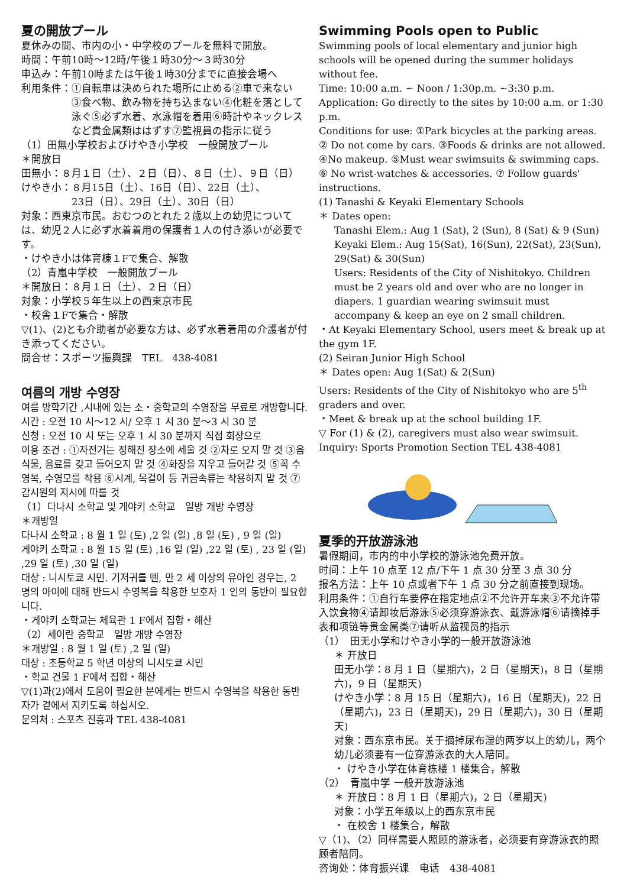夏の開放プール
夏休みの間、市内の小・中学校のプールを無料で開放。
時間：午前10時～12時/午後１時30分～３時30分
申込み：午前10時または午後１時30分までに直接会場へ
利用条件：①自転車は決められた場所に止める②車で来ない
③食べ物、飲み物を持ち込まない④化粧を落として泳ぐ⑤必ず水着、水泳帽を着用⑥時計やネックレスなど貴金属類ははずす⑦監視員の指示に従う
（1）田無小学校およびけやき小学校　一般開放プール
＊開放日
田無小：８月１日（土）、２日（日）、８日（土）、９日（日）
けやき小：８月15日（土）、16日（日）、22日（土）、
23日（日）、29日（土）、30日（日）
対象：西東京市民。おむつのとれた２歳以上の幼児については、幼児２人に必ず水着着用の保護者１人の付き添いが必要です。
・けやき小は体育棟１Fで集合、解散
（2）青嵐中学校　一般開放プール
＊開放日：８月１日（土）、２日（日）
対象：小学校５年生以上の西東京市民
・校舎１Fで集合・解散
▽(1)、(2)とも介助者が必要な方は、必ず水着着用の介護者が付き添ってください。
問合せ：スポーツ振興課　TEL　438-4081
여름의 개방 수영장
여름 방학기간 ,시내에 있는 소・중학교의 수영장을 무료로 개방합니다.
시간 : 오전 10 시～12 시/ 오후 1 시 30 분～3 시 30 분
신청 : 오전 10 시 또는 오후 1 시 30 분까지 직접 회장으로
이용 조건 : ①자전거는 정해진 장소에 세울 것 ②차로 오지 말 것 ③음식물, 음료를 갖고 들어오지 말 것 ④화장을 지우고 들어갈 것 ⑤꼭 수영복, 수영모를 착용 ⑥시계, 목걸이 등 귀금속류는 착용하지 말 것 ⑦감시원의 지시에 따를 것
（1）다나시 소학교 및 게야키 소학교　일방 개방 수영장
＊개방일
다나시 소학교 : 8 월 1 일 (토) ,2 일 (일) ,8 일 (토) , 9 일 (일)
게야키 소학교 : 8 월 15 일 (토) ,16 일 (일) ,22 일 (토) , 23 일 (일) ,29 일 (토) ,30 일 (일)
대상 : 니시토쿄 시민. 기저귀를 뗀, 만 2 세 이상의 유아인 경우는, 2 명의 아이에 대해 반드시 수영복을 착용한 보호자 1 인의 동반이 필요합니다.
・게야키 소학교는 체육관 1 F에서 집합・해산
（2）세이란 중학교　일방 개방 수영장
＊개방일 : 8 월 1 일 (토) ,2 일 (일)
대상 : 초등학교 5 학년 이상의 니시토쿄 시민
・학교 건물 1 F에서 집합・해산
▽(1)과(2)에서 도움이 필요한 분에게는 반드시 수영복을 착용한 동반자가 곁에서 지키도록 하십시오.
문의처 : 스포츠 진흥과 TEL 438-4081
Swimming Pools open to Public
Swimming pools of local elementary and junior high schools will be opened during the summer holidays without fee.
Time: 10:00 a.m. ~ Noon / 1:30p.m. ~3:30 p.m.
Application: Go directly to the sites by 10:00 a.m. or 1:30 p.m.
Conditions for use: ①Park bicycles at the parking areas. ② Do not come by cars. ③Foods & drinks are not allowed. ④No makeup. ⑤Must wear swimsuits & swimming caps. ⑥ No wrist-watches & accessories. ⑦ Follow guards' instructions.
(1) Tanashi & Keyaki Elementary Schools
＊ Dates open:
Tanashi Elem.: Aug 1 (Sat), 2 (Sun), 8 (Sat) & 9 (Sun)
Keyaki Elem.: Aug 15(Sat), 16(Sun), 22(Sat), 23(Sun), 29(Sat) & 30(Sun)
Users: Residents of the City of Nishitokyo. Children must be 2 years old and over who are no longer in diapers. 1 guardian wearing swimsuit must accompany & keep an eye on 2 small children.
・At Keyaki Elementary School, users meet & break up at the gym 1F.
(2) Seiran Junior High School
＊ Dates open: Aug 1(Sat) & 2(Sun)
Users: Residents of the City of Nishitokyo who are 5<sup>th</sup> graders and over.
・Meet & break up at the school building 1F.
▽ For (1) & (2), caregivers must also wear swimsuit.
Inquiry: Sports Promotion Section TEL 438-4081
夏季的开放游泳池
暑假期间，市内的中小学校的游泳池免费开放。
时间：上午 10 点至 12 点/下午 1 点 30 分至 3 点 30 分
报名方法：上午 10 点或者下午 1 点 30 分之前直接到现场。
利用条件：①自行车要停在指定地点②不允许开车来③不允许带入饮食物④请卸妆后游泳⑤必须穿游泳衣、戴游泳帽⑥请摘掉手表和项链等贵金属类⑦请听从监视员的指示
（1）　田无小学和けやき小学的一般开放游泳池
＊ 开放日
田无小学：8 月 1 日（星期六)，2 日（星期天)，8 日（星期六)，9 日（星期天)
けやき小学：8 月 15 日（星期六)，16 日（星期天)，22 日（星期六)，23 日（星期天)，29 日（星期六)，30 日（星期天)
对象：西东京市民。关于摘掉尿布湿的两岁以上的幼儿，两个幼儿必须要有一位穿游泳衣的大人陪同。
・ けやき小学在体育栋楼 1 楼集合，解散
（2）　青嵐中学 一般开放游泳池
＊ 开放日：8 月 1 日（星期六)，2 日（星期天)
对象：小学五年级以上的西东京市民
・ 在校舍 1 楼集合，解散
▽（1)、（2）同样需要人照顾的游泳者，必须要有穿游泳衣的照顾者陪同。
咨询处：体育振兴课　电话　438-4081